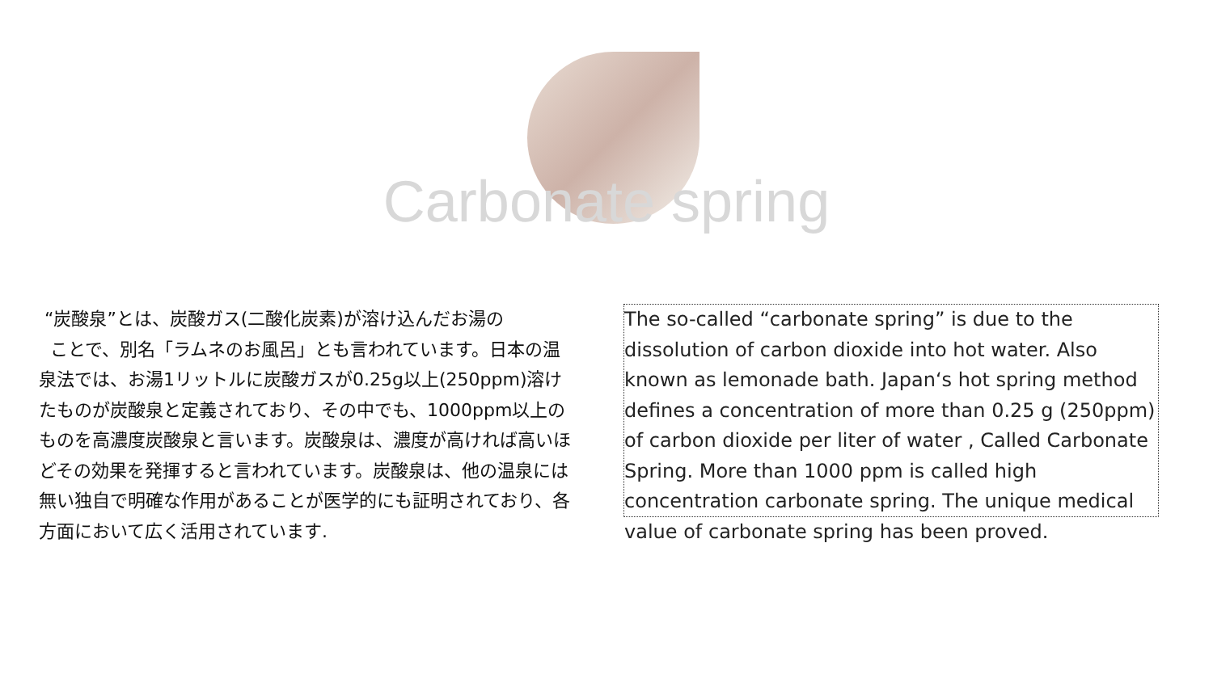Carbonate spring
“炭酸泉”とは、炭酸ガス(二酸化炭素)が溶け込んだお湯の
ことで、別名「ラムネのお風呂」とも言われています。日本の温泉法では、お湯1リットルに炭酸ガスが0.25g以上(250ppm)溶けたものが炭酸泉と定義されており、その中でも、1000ppm以上のものを高濃度炭酸泉と言います。炭酸泉は、濃度が高ければ高いほどその効果を発揮すると言われています。炭酸泉は、他の温泉には無い独自で明確な作用があることが医学的にも証明されており、各方面において広く活用されています.
The so-called “carbonate spring” is due to the dissolution of carbon dioxide into hot water. Also known as lemonade bath. Japan‘s hot spring method defines a concentration of more than 0.25 g (250ppm) of carbon dioxide per liter of water , Called Carbonate Spring. More than 1000 ppm is called high concentration carbonate spring. The unique medical value of carbonate spring has been proved.